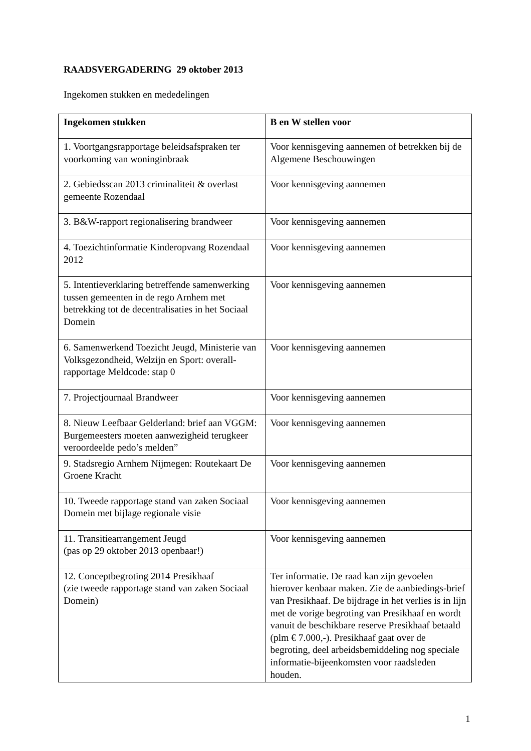RAADSVERGADERING 29 oktober 2013
Ingekomen stukken en mededelingen
| Ingekomen stukken | B en W stellen voor |
| --- | --- |
| 1. Voortgangsrapportage beleidsafspraken ter voorkoming van woninginbraak | Voor kennisgeving aannemen of betrekken bij de Algemene Beschouwingen |
| 2. Gebiedsscan 2013 criminaliteit & overlast gemeente Rozendaal | Voor kennisgeving aannemen |
| 3. B&W-rapport regionalisering brandweer | Voor kennisgeving aannemen |
| 4. Toezichtinformatie Kinderopvang Rozendaal 2012 | Voor kennisgeving aannemen |
| 5. Intentieverklaring betreffende samenwerking tussen gemeenten in de rego Arnhem met betrekking tot de decentralisaties in het Sociaal Domein | Voor kennisgeving aannemen |
| 6. Samenwerkend Toezicht Jeugd, Ministerie van Volksgezondheid, Welzijn en Sport: overall-rapportage Meldcode: stap 0 | Voor kennisgeving aannemen |
| 7. Projectjournaal Brandweer | Voor kennisgeving aannemen |
| 8. Nieuw Leefbaar Gelderland: brief aan VGGM: Burgemeesters moeten aanwezigheid terugkeer veroordeelde pedo’s melden” | Voor kennisgeving aannemen |
| 9. Stadsregio Arnhem Nijmegen: Routekaart De Groene Kracht | Voor kennisgeving aannemen |
| 10. Tweede rapportage stand van zaken Sociaal Domein met bijlage regionale visie | Voor kennisgeving aannemen |
| 11. Transitiearrangement Jeugd (pas op 29 oktober 2013 openbaar!) | Voor kennisgeving aannemen |
| 12. Conceptbegroting 2014 Presikhaaf (zie tweede rapportage stand van zaken Sociaal Domein) | Ter informatie. De raad kan zijn gevoelen hierover kenbaar maken. Zie de aanbiedings-brief van Presikhaaf. De bijdrage in het verlies is in lijn met de vorige begroting van Presikhaaf en wordt vanuit de beschikbare reserve Presikhaaf betaald (plm € 7.000,-). Presikhaaf gaat over de begroting, deel arbeidsbemiddeling nog speciale informatie-bijeenkomsten voor raadsleden houden. |
1